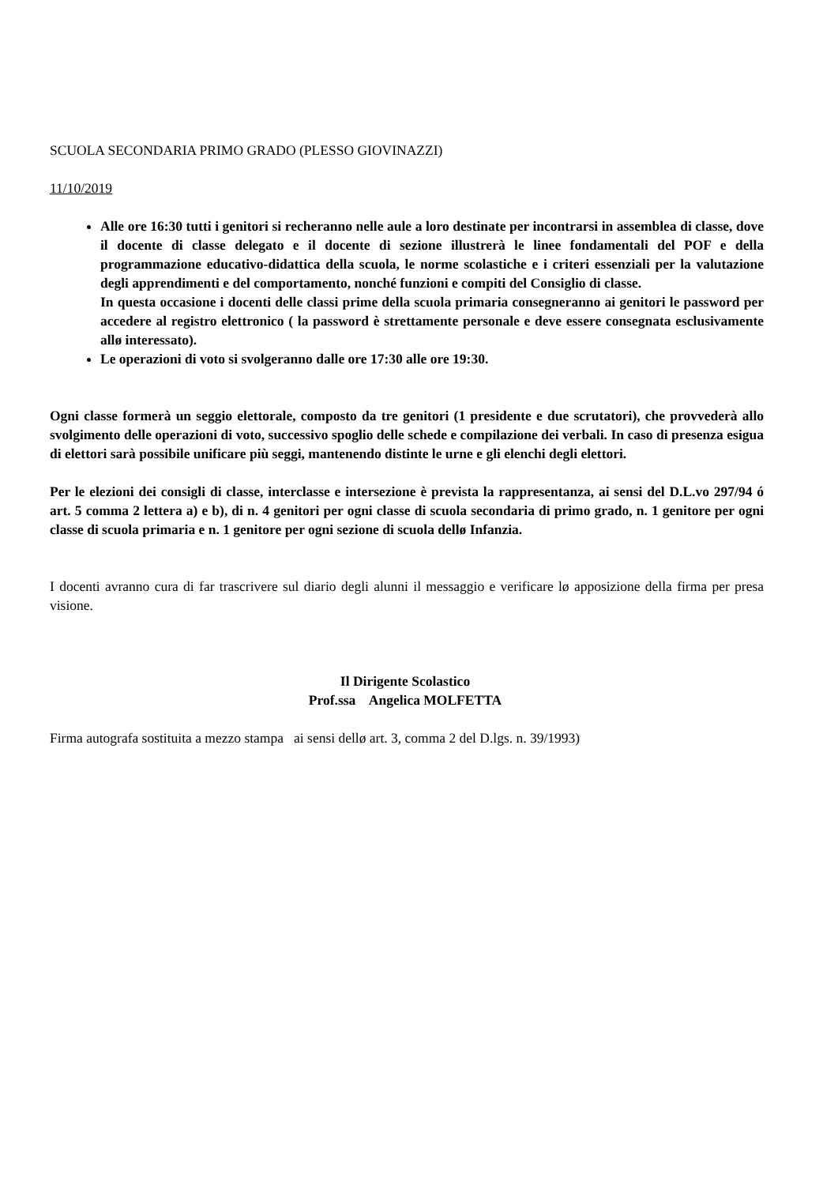SCUOLA SECONDARIA PRIMO GRADO (PLESSO GIOVINAZZI)
11/10/2019
Alle ore 16:30 tutti i genitori si recheranno nelle aule a loro destinate per incontrarsi in assemblea di classe, dove il docente di classe delegato e il docente di sezione illustrerà le linee fondamentali del POF e della programmazione educativo-didattica della scuola, le norme scolastiche e i criteri essenziali per la valutazione degli apprendimenti e del comportamento, nonché funzioni e compiti del Consiglio di classe.
In questa occasione i docenti delle classi prime della scuola primaria consegneranno ai genitori le password per accedere al registro elettronico ( la password è strettamente personale e deve essere consegnata esclusivamente allø interessato).
Le operazioni di voto si svolgeranno dalle ore 17:30 alle ore 19:30.
Ogni classe formerà un seggio elettorale, composto da tre genitori (1 presidente e due scrutatori), che provvederà allo svolgimento delle operazioni di voto, successivo spoglio delle schede e compilazione dei verbali. In caso di presenza esigua di elettori sarà possibile unificare più seggi, mantenendo distinte le urne e gli elenchi degli elettori.
Per le elezioni dei consigli di classe, interclasse e intersezione è prevista la rappresentanza, ai sensi del D.L.vo 297/94 ó art. 5 comma 2 lettera a) e b), di n. 4 genitori per ogni classe di scuola secondaria di primo grado, n. 1 genitore per ogni classe di scuola primaria e n. 1 genitore per ogni sezione di scuola dellø Infanzia.
I docenti avranno cura di far trascrivere sul diario degli alunni il messaggio e verificare lø apposizione della firma per presa visione.
Il Dirigente Scolastico
Prof.ssa Angelica MOLFETTA
Firma autografa sostituita a mezzo stampa ai sensi dellø art. 3, comma 2 del D.lgs. n. 39/1993)